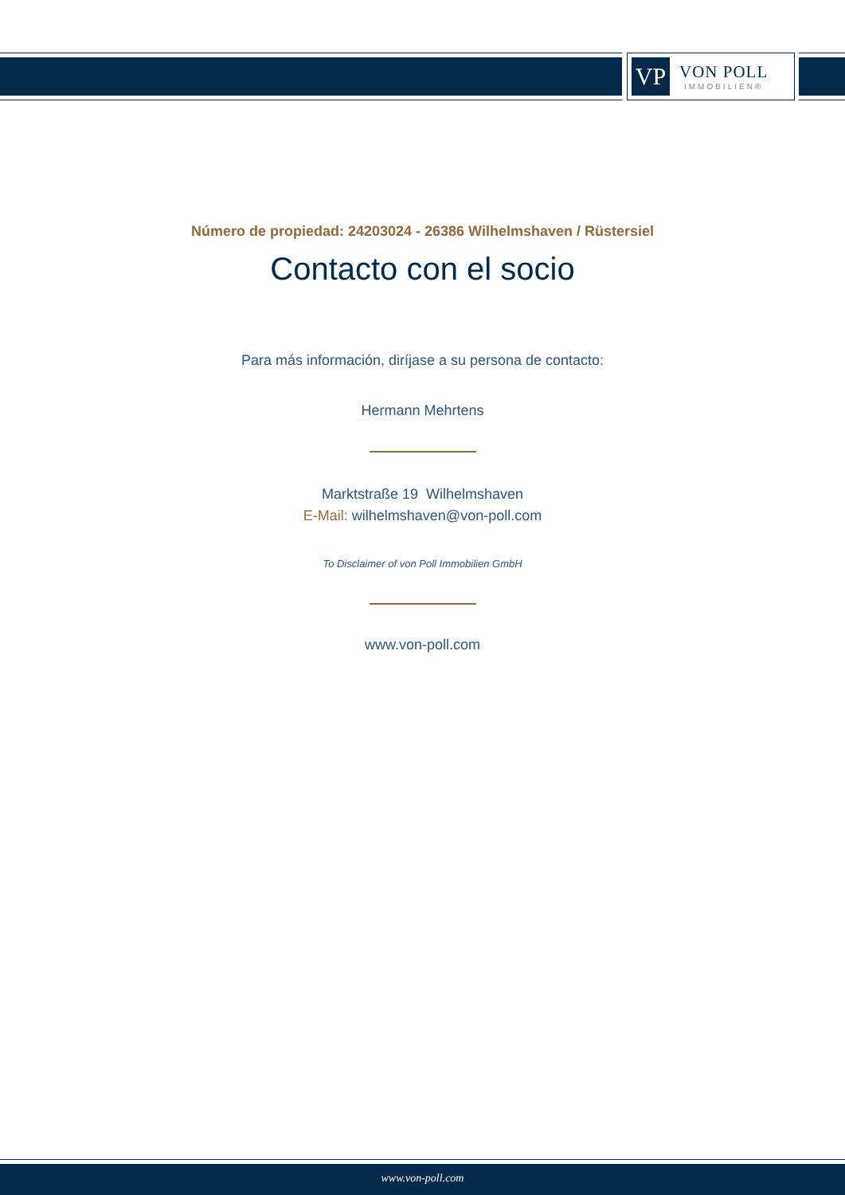VP
VON POLL
IMMOBILIEN®
Número de propiedad: 24203024 - 26386 Wilhelmshaven / Rüstersiel
Contacto con el socio
Para más información, diríjase a su persona de contacto:
Hermann Mehrtens
Marktstraße 19 Wilhelmshaven
E-Mail: wilhelmshaven@von-poll.com
To Disclaimer of von Poll Immobilien GmbH
www.von-poll.com
www.von-poll.com